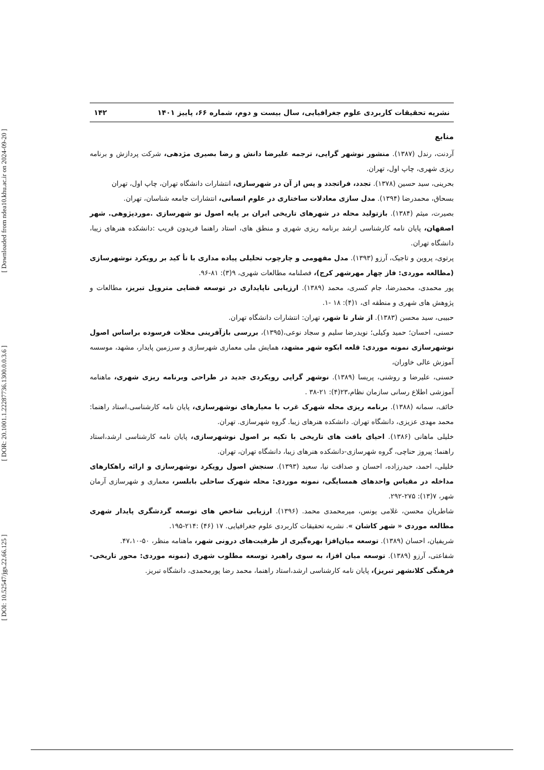[ DOI: 10.52547/jgs.22.66.125 ] [ DOR: 20.1001.1.22287736.1300.0.0.3.6 ] [ Downloaded from ndea10.khu.ac.ir on 2024-09-20 ]
نشریه تحقیقات کاربردی علوم جغرافیایی، سال بیست و دوم، شماره ۶۶، پاییز ۱۴۰۱ ۱۴۲
منابع
آردنت، رندل (۱۳۸۷). منشور نوشهر گرایی، ترجمه علیرضا دانش و رضا بصیری مژدهی، شرکت پردازش و برنامه ریزی شهری، چاپ اول، تهران.
بحرینی، سید حسین (۱۳۷۸). تجدد، فراتجدد و پس از آن در شهرسازی، انتشارات دانشگاه تهران، چاپ اول، تهران
بسحاق، محمدرضا (۱۳۹۴). مدل سازی معادلات ساختاری در علوم انسانی، انتشارات جامعه شناسان، تهران.
بصیرت، میثم (۱۳۸۴). بازتولید محله در شهرهای تاریخی ایران بر پایه اصول نو شهرسازی .موردپژوهی. شهر اصفهان، پایان نامه کارشناسی ارشد برنامه ریزی شهری و منطق های، استاد راهنما فریدون قریب :دانشکده هنرهای زیبا، دانشگاه تهران.
پرتوی، پروین و تاجیک، آرزو (۱۳۹۳). مدل مفهومی و چارچوب تحلیلی پیاده مداری با تأ کید بر رویکرد نوشهرسازی (مطالعه موردی: فاز چهار مهرشهر کرج)، فصلنامه مطالعات شهری، ۹(۳): ۸۱-۹۶.
پور محمدی، محمدرضا، جام کسری، محمد (۱۳۸۹). ارزیابی ناپایداری در توسعه فضایی متروپل تبریز، مطالعات و پژوهش های شهری و منطقه ای، ۱(۴): ۱۸ -۱.
حبیبی، سید محسن (۱۳۸۳). از شار تا شهر، تهران: انتشارات دانشگاه تهران.
حسنی، احسان؛ حمید وکیلی؛ نویدرضا سلیم و سجاد نوعی،(۱۳۹۵)، بررسی بازآفرینی محلات فرسوده براساس اصول نوشهرسازی نمونه موردی: قلعه ابکوه شهر مشهد، همایش ملی معماری شهرسازی و سرزمین پایدار، مشهد، موسسه آموزش عالی خاوران،
حسنی، علیرضا و روشنی، پریسا (۱۳۸۹). نوشهر گرایی رویکردی جدید در طراحی وبرنامه ریزی شهری، ماهنامه آموزشی اطلاع رسانی سازمان نظام،۲۳(۴): ۲۱-۳۸ .
خائف، سمانه (۱۳۸۸). برنامه ریزی محله شهرک غرب با معیارهای نوشهرسازی، پایان نامه کارشناسی،استاد راهنما: محمد مهدی عزیزی، دانشگاه تهران. دانشکده هنرهای زیبا. گروه شهرسازی. تهران.
خلیلی ماهانی (۱۳۸۶). احیای بافت های تاریخی با تکیه بر اصول نوشهرسازی، پایان نامه کارشناسی ارشد،استاد راهنما: پیروز حناچی، گروه شهرسازی-دانشکده هنرهای زیبا، دانشگاه تهران، تهران.
خلیلی، احمد، حیدرزاده، احسان و صداقت نیا، سعید (۱۳۹۳). سنجش اصول رویکرد نوشهرسازی و ارائه راهکارهای مداخله در مقیاس واحدهای همسایگی، نمونه موردی: محله شهرک ساحلی بابلسر، معماری و شهرسازی آرمان شهر، ۷(۱۳): ۲۷۵-۲۹۲.
شاطریان محسن، غلامی یونس، میرمحمدی محمد. (۱۳۹۶). ارزیابی شاخص های توسعه گردشگری پایدار شهری مطالعه موردی « شهر کاشان ». نشریه تحقیقات کاربردی علوم جغرافیایی. ۱۷ (۴۶) :۲۱۴-۱۹۵.
شریفیان، احسان (۱۳۸۹). توسعه میان‌افزا بهره‌گیری از ظرفیت‌های درونی شهر، ماهنامه منظر، ۵۰-۴۷،۱۰.
شفاعتی، آرزو (۱۳۸۹). توسعه میان افزا، به سوی راهبرد توسعه مطلوب شهری (نمونه موردی: محور تاریخی-فرهنگی کلانشهر تبریز)، پایان نامه کارشناسی ارشد،استاد راهنما، محمد رضا پورمحمدی، دانشگاه تبریز.